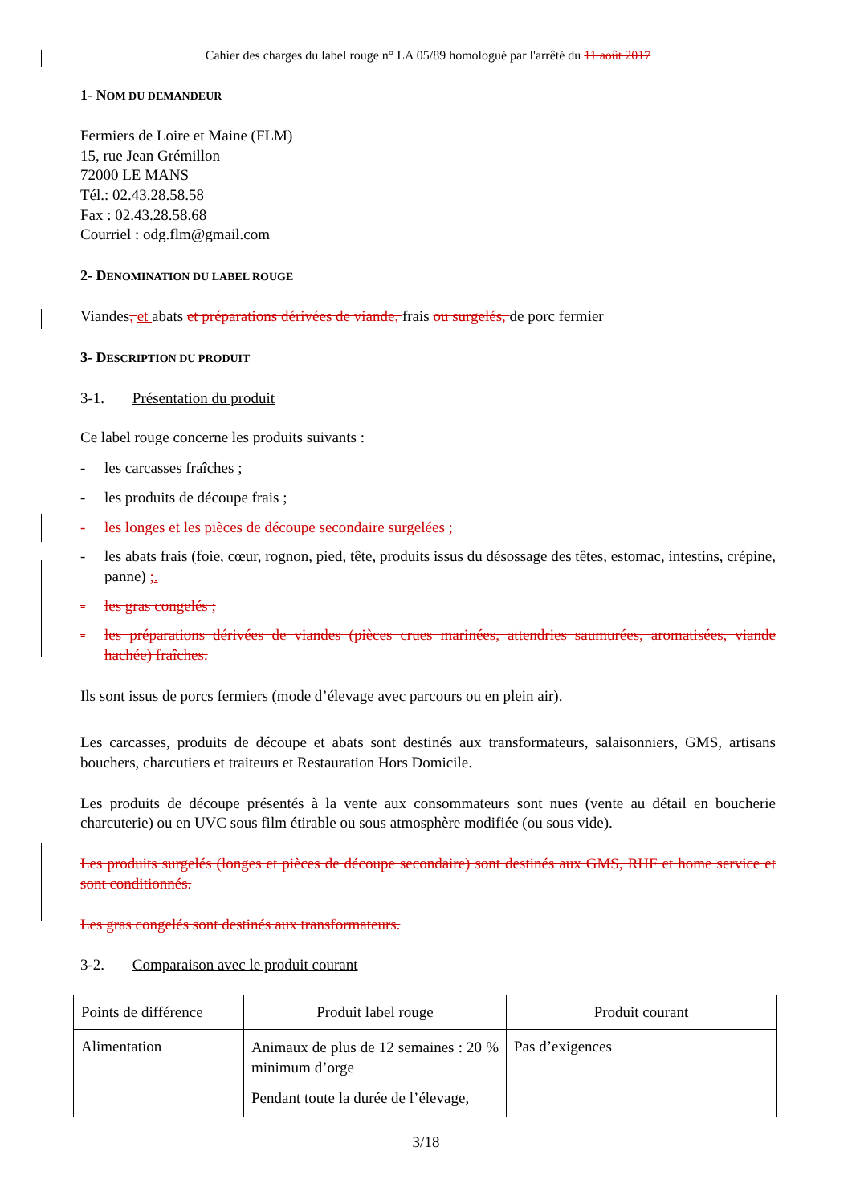Cahier des charges du label rouge n° LA 05/89 homologué par l'arrêté du 11 août 2017
1- NOM DU DEMANDEUR
Fermiers de Loire et Maine (FLM)
15, rue Jean Grémillon
72000 LE MANS
Tél.: 02.43.28.58.58
Fax : 02.43.28.58.68
Courriel : odg.flm@gmail.com
2- DENOMINATION DU LABEL ROUGE
Viandes, et abats et préparations dérivées de viande, frais ou surgelés, de porc fermier
3- DESCRIPTION DU PRODUIT
3-1. Présentation du produit
Ce label rouge concerne les produits suivants :
- les carcasses fraîches ;
- les produits de découpe frais ;
- les longes et les pièces de découpe secondaire surgelées ;
- les abats frais (foie, cœur, rognon, pied, tête, produits issus du désossage des têtes, estomac, intestins, crépine, panne) ;.
- les gras congelés ;
- les préparations dérivées de viandes (pièces crues marinées, attendries saumurées, aromatisées, viande hachée) fraîches.
Ils sont issus de porcs fermiers (mode d’élevage avec parcours ou en plein air).
Les carcasses, produits de découpe et abats sont destinés aux transformateurs, salaisonniers, GMS, artisans bouchers, charcutiers et traiteurs et Restauration Hors Domicile.
Les produits de découpe présentés à la vente aux consommateurs sont nues (vente au détail en boucherie charcuterie) ou en UVC sous film étirable ou sous atmosphère modifiée (ou sous vide).
Les produits surgelés (longes et pièces de découpe secondaire) sont destinés aux GMS, RHF et home service et sont conditionnés.
Les gras congelés sont destinés aux transformateurs.
3-2. Comparaison avec le produit courant
| Points de différence | Produit label rouge | Produit courant |
| Alimentation | Animaux de plus de 12 semaines : 20 % minimum d’orge Pendant toute la durée de l’élevage, | Pas d’exigences |
3/18